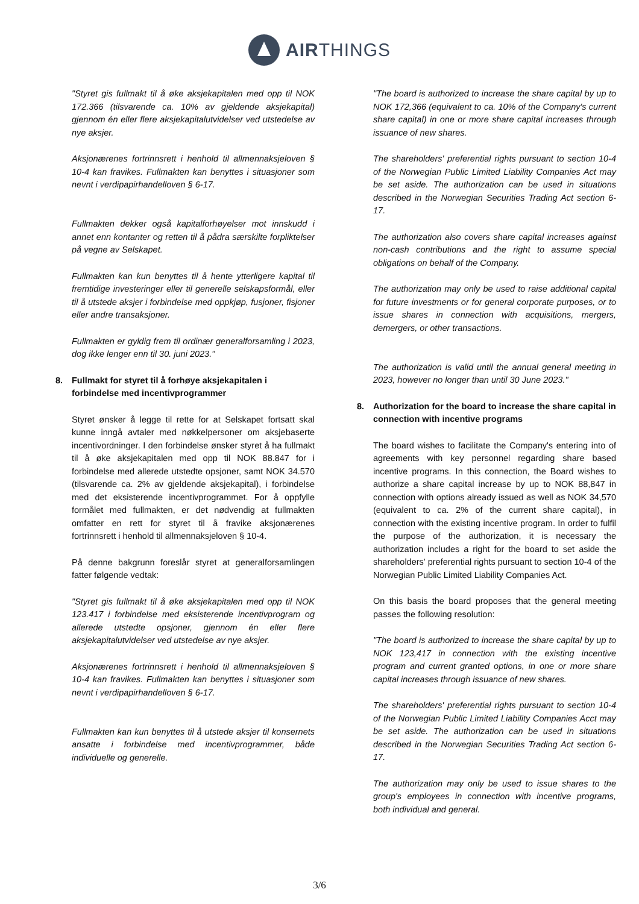AIRTHINGS
"Styret gis fullmakt til å øke aksjekapitalen med opp til NOK 172.366 (tilsvarende ca. 10% av gjeldende aksjekapital) gjennom én eller flere aksjekapitalutvidelser ved utstedelse av nye aksjer.
Aksjonærenes fortrinnsrett i henhold til allmennaksjeloven § 10-4 kan fravikes. Fullmakten kan benyttes i situasjoner som nevnt i verdipapirhandelloven § 6-17.
Fullmakten dekker også kapitalforhøyelser mot innskudd i annet enn kontanter og retten til å pådra særskilte forpliktelser på vegne av Selskapet.
Fullmakten kan kun benyttes til å hente ytterligere kapital til fremtidige investeringer eller til generelle selskapsformål, eller til å utstede aksjer i forbindelse med oppkjøp, fusjoner, fisjoner eller andre transaksjoner.
Fullmakten er gyldig frem til ordinær generalforsamling i 2023, dog ikke lenger enn til 30. juni 2023."
8. Fullmakt for styret til å forhøye aksjekapitalen i forbindelse med incentivprogrammer
Styret ønsker å legge til rette for at Selskapet fortsatt skal kunne inngå avtaler med nøkkelpersoner om aksjebaserte incentivordninger. I den forbindelse ønsker styret å ha fullmakt til å øke aksjekapitalen med opp til NOK 88.847 for i forbindelse med allerede utstedte opsjoner, samt NOK 34.570 (tilsvarende ca. 2% av gjeldende aksjekapital), i forbindelse med det eksisterende incentivprogrammet. For å oppfylle formålet med fullmakten, er det nødvendig at fullmakten omfatter en rett for styret til å fravike aksjonærenes fortrinnsrett i henhold til allmennaksjeloven § 10-4.
På denne bakgrunn foreslår styret at generalforsamlingen fatter følgende vedtak:
"Styret gis fullmakt til å øke aksjekapitalen med opp til NOK 123.417 i forbindelse med eksisterende incentivprogram og allerede utstedte opsjoner, gjennom én eller flere aksjekapitalutvidelser ved utstedelse av nye aksjer.
Aksjonærenes fortrinnsrett i henhold til allmennaksjeloven § 10-4 kan fravikes. Fullmakten kan benyttes i situasjoner som nevnt i verdipapirhandelloven § 6-17.
Fullmakten kan kun benyttes til å utstede aksjer til konsernets ansatte i forbindelse med incentivprogrammer, både individuelle og generelle.
"The board is authorized to increase the share capital by up to NOK 172,366 (equivalent to ca. 10% of the Company's current share capital) in one or more share capital increases through issuance of new shares.
The shareholders' preferential rights pursuant to section 10-4 of the Norwegian Public Limited Liability Companies Act may be set aside. The authorization can be used in situations described in the Norwegian Securities Trading Act section 6-17.
The authorization also covers share capital increases against non-cash contributions and the right to assume special obligations on behalf of the Company.
The authorization may only be used to raise additional capital for future investments or for general corporate purposes, or to issue shares in connection with acquisitions, mergers, demergers, or other transactions.
The authorization is valid until the annual general meeting in 2023, however no longer than until 30 June 2023."
8. Authorization for the board to increase the share capital in connection with incentive programs
The board wishes to facilitate the Company's entering into of agreements with key personnel regarding share based incentive programs. In this connection, the Board wishes to authorize a share capital increase by up to NOK 88,847 in connection with options already issued as well as NOK 34,570 (equivalent to ca. 2% of the current share capital), in connection with the existing incentive program. In order to fulfil the purpose of the authorization, it is necessary the authorization includes a right for the board to set aside the shareholders' preferential rights pursuant to section 10-4 of the Norwegian Public Limited Liability Companies Act.
On this basis the board proposes that the general meeting passes the following resolution:
"The board is authorized to increase the share capital by up to NOK 123,417 in connection with the existing incentive program and current granted options, in one or more share capital increases through issuance of new shares.
The shareholders' preferential rights pursuant to section 10-4 of the Norwegian Public Limited Liability Companies Acct may be set aside. The authorization can be used in situations described in the Norwegian Securities Trading Act section 6-17.
The authorization may only be used to issue shares to the group's employees in connection with incentive programs, both individual and general.
3/6